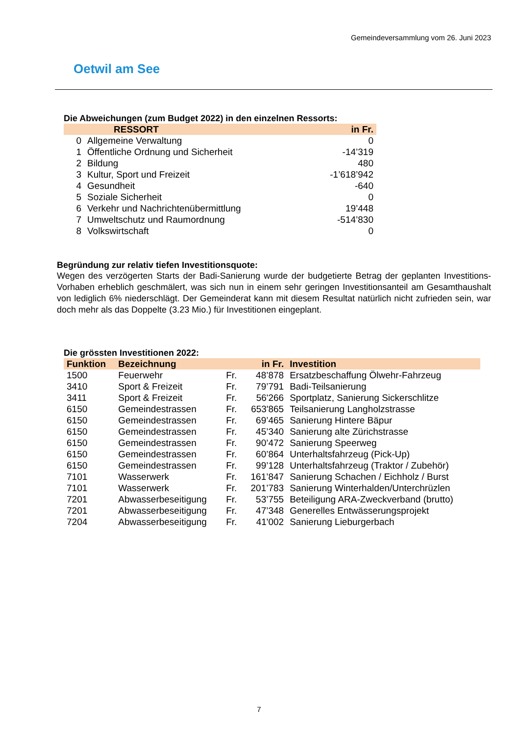Gemeindeversammlung vom 26. Juni 2023
Oetwil am See
Die Abweichungen (zum Budget 2022) in den einzelnen Ressorts:
| | RESSORT | in Fr. |
| --- | --- | --- |
| 0 | Allgemeine Verwaltung | 0 |
| 1 | Öffentliche Ordnung und Sicherheit | -14’319 |
| 2 | Bildung | 480 |
| 3 | Kultur, Sport und Freizeit | -1’618’942 |
| 4 | Gesundheit | -640 |
| 5 | Soziale Sicherheit | 0 |
| 6 | Verkehr und Nachrichtenübermittlung | 19’448 |
| 7 | Umweltschutz und Raumordnung | -514’830 |
| 8 | Volkswirtschaft | 0 |
Begründung zur relativ tiefen Investitionsquote:
Wegen des verzögerten Starts der Badi-Sanierung wurde der budgetierte Betrag der geplanten Investitions-Vorhaben erheblich geschmälert, was sich nun in einem sehr geringen Investitionsanteil am Gesamthaushalt von lediglich 6% niederschlägt. Der Gemeinderat kann mit diesem Resultat natürlich nicht zufrieden sein, war doch mehr als das Doppelte (3.23 Mio.) für Investitionen eingeplant.
Die grössten Investitionen 2022:
| Funktion | Bezeichnung | | in Fr. | Investition |
| --- | --- | --- | --- | --- |
| 1500 | Feuerwehr | Fr. | 48’878 | Ersatzbeschaffung Ölwehr-Fahrzeug |
| 3410 | Sport & Freizeit | Fr. | 79’791 | Badi-Teilsanierung |
| 3411 | Sport & Freizeit | Fr. | 56'266 | Sportplatz, Sanierung Sickerschlitze |
| 6150 | Gemeindestrassen | Fr. | 653'865 | Teilsanierung Langholzstrasse |
| 6150 | Gemeindestrassen | Fr. | 69’465 | Sanierung Hintere Bäpur |
| 6150 | Gemeindestrassen | Fr. | 45’340 | Sanierung alte Zürichstrasse |
| 6150 | Gemeindestrassen | Fr. | 90’472 | Sanierung Speerweg |
| 6150 | Gemeindestrassen | Fr. | 60’864 | Unterhaltsfahrzeug (Pick-Up) |
| 6150 | Gemeindestrassen | Fr. | 99’128 | Unterhaltsfahrzeug (Traktor / Zubehör) |
| 7101 | Wasserwerk | Fr. | 161’847 | Sanierung Schachen / Eichholz / Burst |
| 7101 | Wasserwerk | Fr. | 201’783 | Sanierung Winterhalden/Unterchrüzlen |
| 7201 | Abwasserbeseitigung | Fr. | 53’755 | Beteiligung ARA-Zweckverband (brutto) |
| 7201 | Abwasserbeseitigung | Fr. | 47’348 | Generelles Entwässerungsprojekt |
| 7204 | Abwasserbeseitigung | Fr. | 41'002 | Sanierung Lieburgerbach |
7